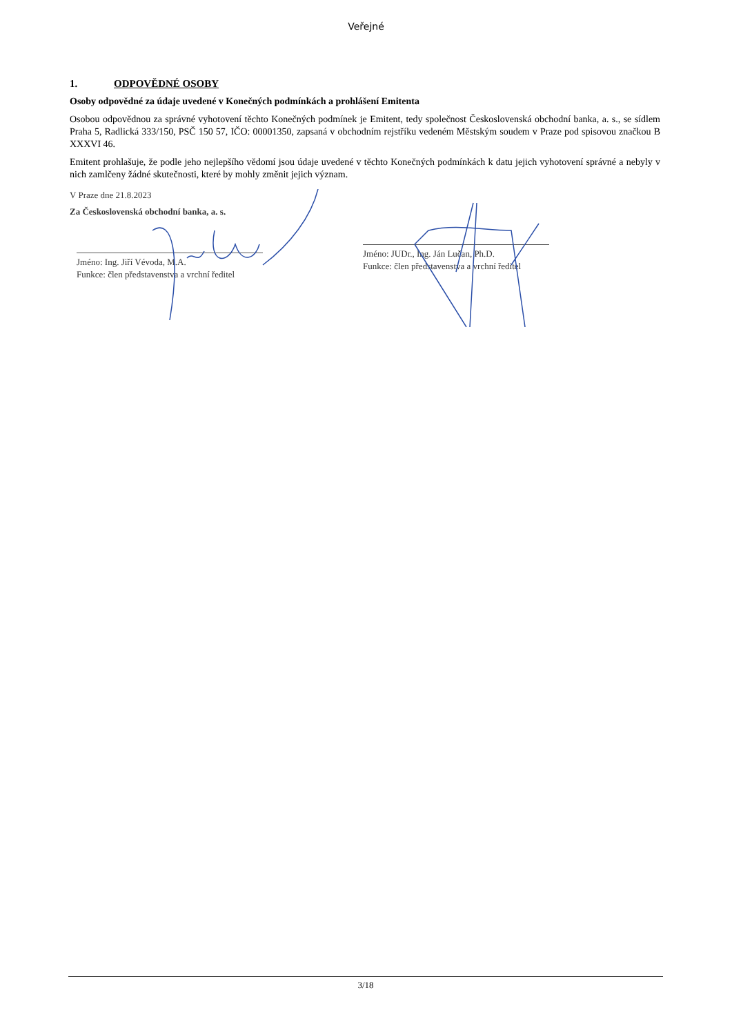Veřejné
1. ODPOVĚDNÉ OSOBY
Osoby odpovědné za údaje uvedené v Konečných podmínkách a prohlášení Emitenta
Osobou odpovědnou za správné vyhotovení těchto Konečných podmínek je Emitent, tedy společnost Československá obchodní banka, a. s., se sídlem Praha 5, Radlická 333/150, PSČ 150 57, IČO: 00001350, zapsaná v obchodním rejstříku vedeném Městským soudem v Praze pod spisovou značkou B XXXVI 46.
Emitent prohlašuje, že podle jeho nejlepšího vědomí jsou údaje uvedené v těchto Konečných podmínkách k datu jejich vyhotovení správné a nebyly v nich zamlčeny žádné skutečnosti, které by mohly změnit jejich význam.
V Praze dne 21.8.2023
Za Československá obchodní banka, a. s.
Jméno: Ing. Jiří Vévoda, M.A.
Funkce: člen představenstva a vrchní ředitel
Jméno: JUDr., Ing. Ján Lučan, Ph.D.
Funkce: člen představenstva a vrchní ředitel
3/18